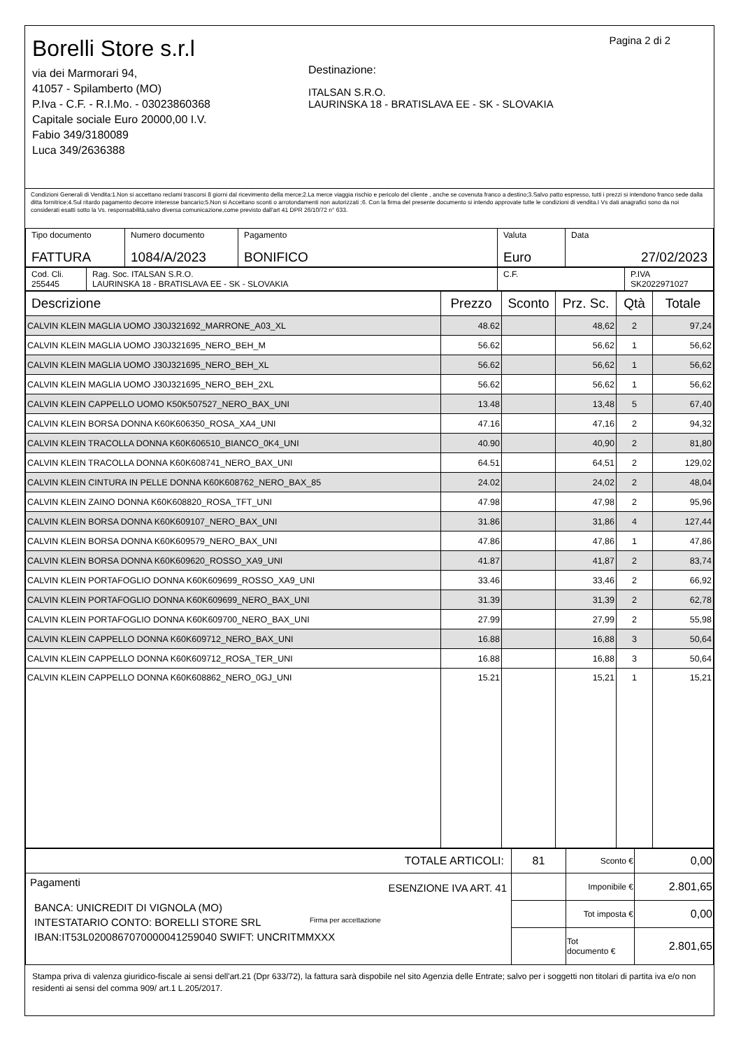Borelli Store s.r.l
via dei Marmorari 94,
41057 - Spilamberto (MO)
P.Iva - C.F. - R.I.Mo. - 03023860368
Capitale sociale Euro 20000,00 I.V.
Fabio 349/3180089
Luca 349/2636388
Destinazione:
ITALSAN S.R.O.
LAURINSKA 18 - BRATISLAVA EE - SK - SLOVAKIA
Pagina 2 di 2
Condizioni Generali di Vendita:1.Non si accettano reclami trascorsi 8 giorni dal ricevimento della merce;2.La merce viaggia rischio e pericolo del cliente , anche se covenuta franco a destino;3.Salvo patto espresso, tutti i prezzi si intendono franco sede dalla ditta fornitrice;4.Sul ritardo pagamento decorre interesse bancario;5.Non si Accettano sconti o arrotondamenti non autorizzati ;6. Con la firma del presente documento si intendo approvate tutte le condizioni di vendita.I Vs dati anagrafici sono da noi considerati esatti sotto la Vs. responsabilità,salvo diversa comunicazione,come previsto dall'art 41 DPR 26/10/72 n° 633.
| Tipo documento FATTURA | Numero documento 1084/A/2023 | Pagamento BONIFICO | Valuta Euro | Data 27/02/2023 |
| Cod. Cli. 255445 | Rag. Soc. ITALSAN S.R.O. LAURINSKA 18 - BRATISLAVA EE - SK - SLOVAKIA | C.F. | P.IVA SK2022971027 |
| Descrizione | Prezzo | Sconto | Prz. Sc. | Qtà | Totale |
| --- | --- | --- | --- | --- | --- |
| CALVIN KLEIN MAGLIA UOMO J30J321692_MARRONE_A03_XL | 48.62 | | 48,62 | 2 | 97,24 |
| CALVIN KLEIN MAGLIA UOMO J30J321695_NERO_BEH_M | 56.62 | | 56,62 | 1 | 56,62 |
| CALVIN KLEIN MAGLIA UOMO J30J321695_NERO_BEH_XL | 56.62 | | 56,62 | 1 | 56,62 |
| CALVIN KLEIN MAGLIA UOMO J30J321695_NERO_BEH_2XL | 56.62 | | 56,62 | 1 | 56,62 |
| CALVIN KLEIN CAPPELLO UOMO K50K507527_NERO_BAX_UNI | 13.48 | | 13,48 | 5 | 67,40 |
| CALVIN KLEIN BORSA DONNA K60K606350_ROSA_XA4_UNI | 47.16 | | 47,16 | 2 | 94,32 |
| CALVIN KLEIN TRACOLLA DONNA K60K606510_BIANCO_0K4_UNI | 40.90 | | 40,90 | 2 | 81,80 |
| CALVIN KLEIN TRACOLLA DONNA K60K608741_NERO_BAX_UNI | 64.51 | | 64,51 | 2 | 129,02 |
| CALVIN KLEIN CINTURA IN PELLE DONNA K60K608762_NERO_BAX_85 | 24.02 | | 24,02 | 2 | 48,04 |
| CALVIN KLEIN ZAINO DONNA K60K608820_ROSA_TFT_UNI | 47.98 | | 47,98 | 2 | 95,96 |
| CALVIN KLEIN BORSA DONNA K60K609107_NERO_BAX_UNI | 31.86 | | 31,86 | 4 | 127,44 |
| CALVIN KLEIN BORSA DONNA K60K609579_NERO_BAX_UNI | 47.86 | | 47,86 | 1 | 47,86 |
| CALVIN KLEIN BORSA DONNA K60K609620_ROSSO_XA9_UNI | 41.87 | | 41,87 | 2 | 83,74 |
| CALVIN KLEIN PORTAFOGLIO DONNA K60K609699_ROSSO_XA9_UNI | 33.46 | | 33,46 | 2 | 66,92 |
| CALVIN KLEIN PORTAFOGLIO DONNA K60K609699_NERO_BAX_UNI | 31.39 | | 31,39 | 2 | 62,78 |
| CALVIN KLEIN PORTAFOGLIO DONNA K60K609700_NERO_BAX_UNI | 27.99 | | 27,99 | 2 | 55,98 |
| CALVIN KLEIN CAPPELLO DONNA K60K609712_NERO_BAX_UNI | 16.88 | | 16,88 | 3 | 50,64 |
| CALVIN KLEIN CAPPELLO DONNA K60K609712_ROSA_TER_UNI | 16.88 | | 16,88 | 3 | 50,64 |
| CALVIN KLEIN CAPPELLO DONNA K60K608862_NERO_0GJ_UNI | 15.21 | | 15,21 | 1 | 15,21 |
| TOTALE ARTICOLI: | 81 | Sconto € | 0,00 |
| Pagamenti ESENZIONE IVA ART. 41 BANCA: UNICREDIT DI VIGNOLA (MO) INTESTATARIO CONTO: BORELLI STORE SRL IBAN:IT53L0200867070000041259040 SWIFT: UNCRITMMXXX Firma per accettazione | | Imponibile € | 2.801,65 |
| | | Tot imposta € | 0,00 |
| | | Tot documento € | 2.801,65 |
Stampa priva di valenza giuridico-fiscale ai sensi dell'art.21 (Dpr 633/72), la fattura sarà dispobile nel sito Agenzia delle Entrate; salvo per i soggetti non titolari di partita iva e/o non residenti ai sensi del comma 909/ art.1 L.205/2017.